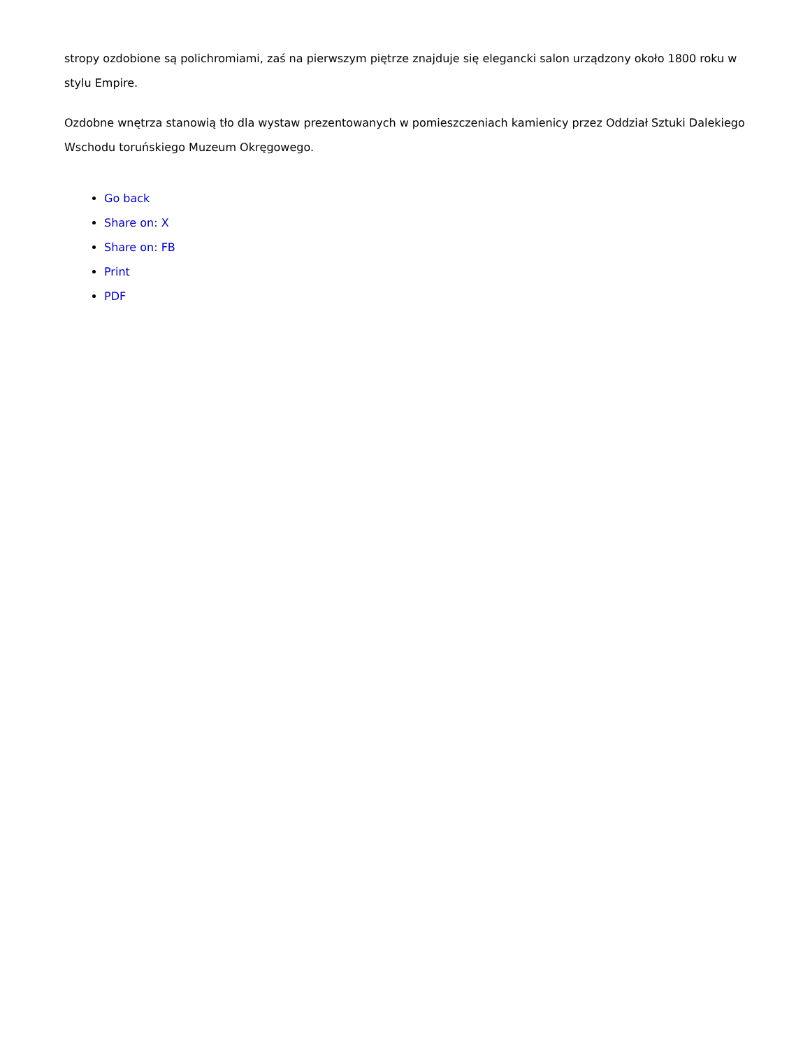stropy ozdobione są polichromiami, zaś na pierwszym piętrze znajduje się elegancki salon urządzony około 1800 roku w stylu Empire.
Ozdobne wnętrza stanowią tło dla wystaw prezentowanych w pomieszczeniach kamienicy przez Oddział Sztuki Dalekiego Wschodu toruńskiego Muzeum Okręgowego.
Go back
Share on: X
Share on: FB
Print
PDF